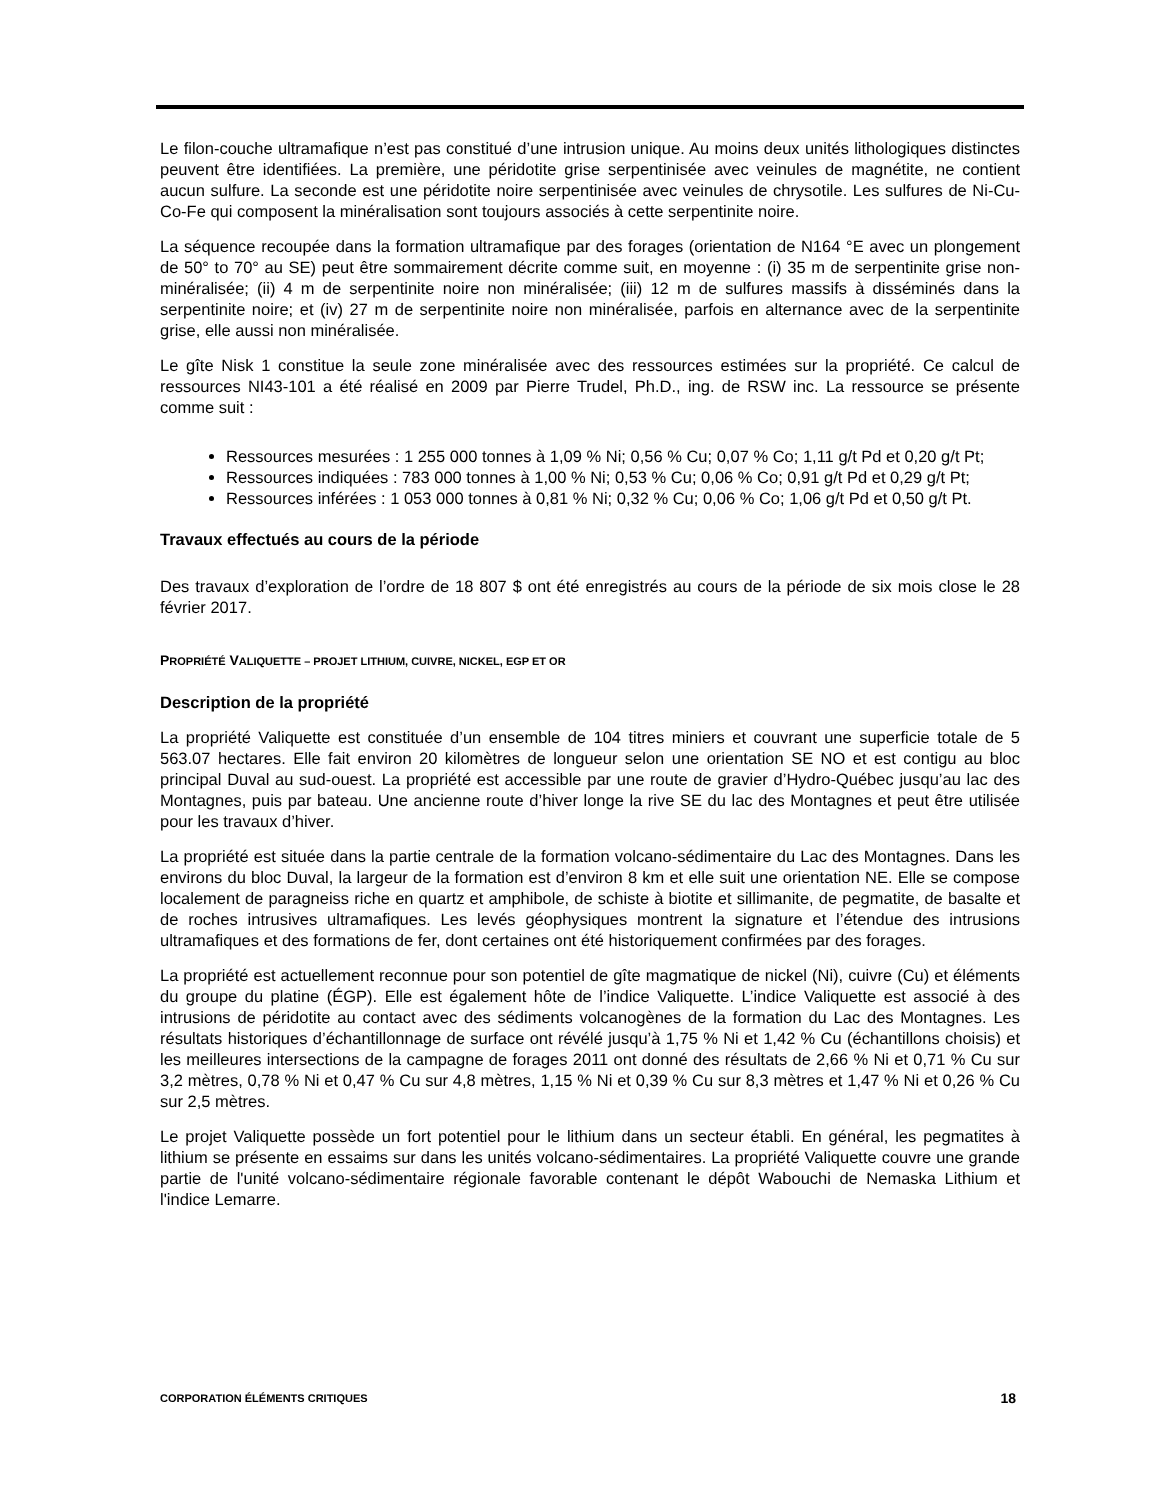Le filon-couche ultramafique n’est pas constitué d’une intrusion unique. Au moins deux unités lithologiques distinctes peuvent être identifiées. La première, une péridotite grise serpentinisée avec veinules de magnétite, ne contient aucun sulfure. La seconde est une péridotite noire serpentinisée avec veinules de chrysotile. Les sulfures de Ni-Cu-Co-Fe qui composent la minéralisation sont toujours associés à cette serpentinite noire.
La séquence recoupée dans la formation ultramafique par des forages (orientation de N164 °E avec un plongement de 50° to 70° au SE) peut être sommairement décrite comme suit, en moyenne : (i) 35 m de serpentinite grise non-minéralisée; (ii) 4 m de serpentinite noire non minéralisée; (iii) 12 m de sulfures massifs à disséminés dans la serpentinite noire; et (iv) 27 m de serpentinite noire non minéralisée, parfois en alternance avec de la serpentinite grise, elle aussi non minéralisée.
Le gîte Nisk 1 constitue la seule zone minéralisée avec des ressources estimées sur la propriété. Ce calcul de ressources NI43-101 a été réalisé en 2009 par Pierre Trudel, Ph.D., ing. de RSW inc. La ressource se présente comme suit :
Ressources mesurées : 1 255 000 tonnes à 1,09 % Ni; 0,56 % Cu; 0,07 % Co; 1,11 g/t Pd et 0,20 g/t Pt;
Ressources indiquées : 783 000 tonnes à 1,00 % Ni; 0,53 % Cu; 0,06 % Co; 0,91 g/t Pd et 0,29 g/t Pt;
Ressources inférées : 1 053 000 tonnes à 0,81 % Ni; 0,32 % Cu; 0,06 % Co; 1,06 g/t Pd et 0,50 g/t Pt.
Travaux effectués au cours de la période
Des travaux d’exploration de l’ordre de 18 807 $ ont été enregistrés au cours de la période de six mois close le 28 février 2017.
PROPRIÉTÉ VALIQUETTE – PROJET LITHIUM, CUIVRE, NICKEL, EGP ET OR
Description de la propriété
La propriété Valiquette est constituée d’un ensemble de 104 titres miniers et couvrant une superficie totale de 5 563.07 hectares. Elle fait environ 20 kilomètres de longueur selon une orientation SE NO et est contigu au bloc principal Duval au sud-ouest. La propriété est accessible par une route de gravier d’Hydro-Québec jusqu’au lac des Montagnes, puis par bateau. Une ancienne route d’hiver longe la rive SE du lac des Montagnes et peut être utilisée pour les travaux d’hiver.
La propriété est située dans la partie centrale de la formation volcano-sédimentaire du Lac des Montagnes. Dans les environs du bloc Duval, la largeur de la formation est d’environ 8 km et elle suit une orientation NE. Elle se compose localement de paragneiss riche en quartz et amphibole, de schiste à biotite et sillimanite, de pegmatite, de basalte et de roches intrusives ultramafiques. Les levés géophysiques montrent la signature et l’étendue des intrusions ultramafiques et des formations de fer, dont certaines ont été historiquement confirmées par des forages.
La propriété est actuellement reconnue pour son potentiel de gîte magmatique de nickel (Ni), cuivre (Cu) et éléments du groupe du platine (ÉGP). Elle est également hôte de l’indice Valiquette. L’indice Valiquette est associé à des intrusions de péridotite au contact avec des sédiments volcanogènes de la formation du Lac des Montagnes. Les résultats historiques d’échantillonnage de surface ont révélé jusqu’à 1,75 % Ni et 1,42 % Cu (échantillons choisis) et les meilleures intersections de la campagne de forages 2011 ont donné des résultats de 2,66 % Ni et 0,71 % Cu sur 3,2 mètres, 0,78 % Ni et 0,47 % Cu sur 4,8 mètres, 1,15 % Ni et 0,39 % Cu sur 8,3 mètres et 1,47 % Ni et 0,26 % Cu sur 2,5 mètres.
Le projet Valiquette possède un fort potentiel pour le lithium dans un secteur établi. En général, les pegmatites à lithium se présente en essaims sur dans les unités volcano-sédimentaires. La propriété Valiquette couvre une grande partie de l'unité volcano-sédimentaire régionale favorable contenant le dépôt Wabouchi de Nemaska Lithium et l'indice Lemarre.
CORPORATION ÉLÉMENTS CRITIQUES 18